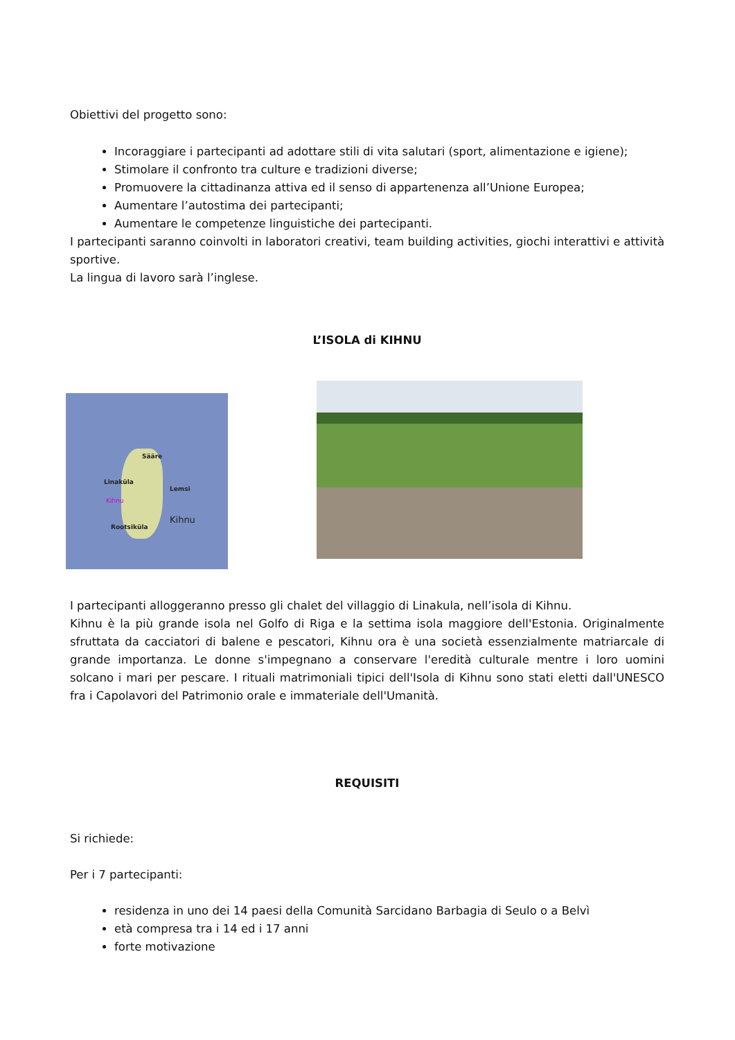Obiettivi del progetto sono:
Incoraggiare i partecipanti ad adottare stili di vita salutari (sport, alimentazione e igiene);
Stimolare il confronto tra culture e tradizioni diverse;
Promuovere la cittadinanza attiva ed il senso di appartenenza all’Unione Europea;
Aumentare l’autostima dei partecipanti;
Aumentare le competenze linguistiche dei partecipanti.
I partecipanti saranno coinvolti in laboratori creativi, team building activities, giochi interattivi e attività sportive.
La lingua di lavoro sarà l’inglese.
L’ISOLA di KIHNU
Sääre
Linaküla
Lemsi
Kihnu
Rootsiküla Kihnu
I partecipanti alloggeranno presso gli chalet del villaggio di Linakula, nell’isola di Kihnu.
Kihnu è la più grande isola nel Golfo di Riga e la settima isola maggiore dell'Estonia. Originalmente sfruttata da cacciatori di balene e pescatori, Kihnu ora è una società essenzialmente matriarcale di grande importanza. Le donne s'impegnano a conservare l'eredità culturale mentre i loro uomini solcano i mari per pescare. I rituali matrimoniali tipici dell'Isola di Kihnu sono stati eletti dall'UNESCO fra i Capolavori del Patrimonio orale e immateriale dell'Umanità.
REQUISITI
Si richiede:
Per i 7 partecipanti:
residenza in uno dei 14 paesi della Comunità Sarcidano Barbagia di Seulo o a Belvì
età compresa tra i 14 ed i 17 anni
forte motivazione